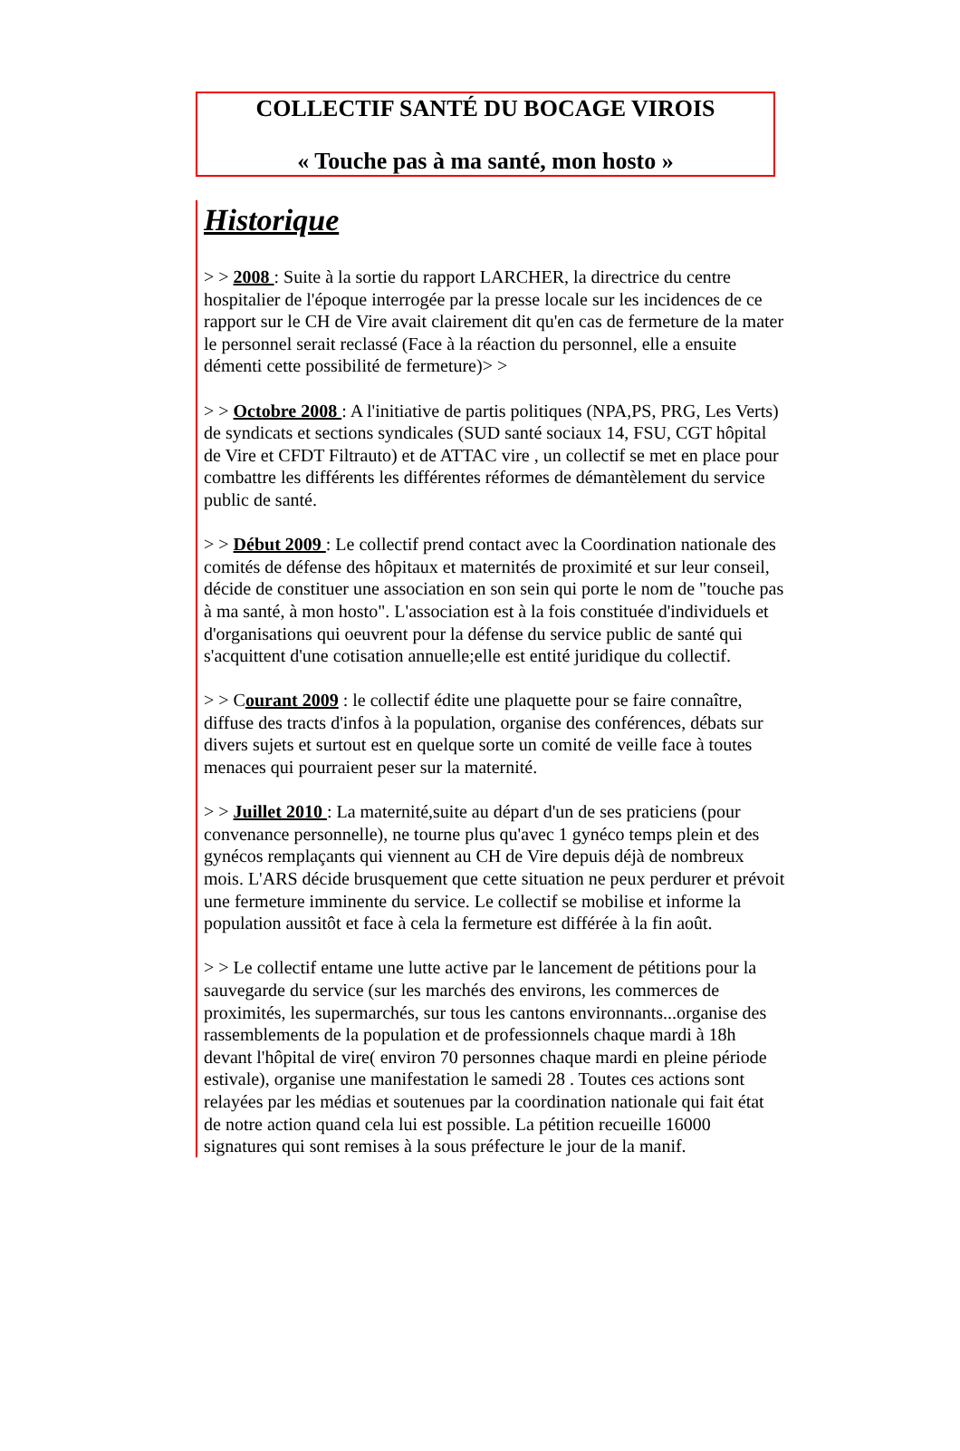COLLECTIF SANTÉ DU BOCAGE VIROIS
« Touche pas à ma santé, mon hosto »
Historique
> > 2008 : Suite à la sortie du rapport LARCHER, la directrice du centre hospitalier de l'époque interrogée par la presse locale sur les incidences de ce rapport sur le CH de Vire avait clairement dit qu'en cas de fermeture de la mater le personnel serait reclassé (Face à la réaction du personnel, elle a ensuite démenti cette possibilité de fermeture)> >
> > Octobre 2008 : A l'initiative de partis politiques (NPA,PS, PRG, Les Verts) de syndicats et sections syndicales (SUD santé sociaux 14, FSU, CGT hôpital de Vire et CFDT Filtrauto) et de ATTAC vire , un collectif se met en place pour combattre les différents les différentes réformes de démantèlement du service public de santé.
> > Début 2009 : Le collectif prend contact avec la Coordination nationale des comités de défense des hôpitaux et maternités de proximité et sur leur conseil, décide de constituer une association en son sein qui porte le nom de "touche pas à ma santé, à mon hosto". L'association est à la fois constituée d'individuels et d'organisations qui oeuvrent pour la défense du service public de santé qui s'acquittent d'une cotisation annuelle;elle est entité juridique du collectif.
> > Courant 2009 : le collectif édite une plaquette pour se faire connaître, diffuse des tracts d'infos à la population, organise des conférences, débats sur divers sujets et surtout est en quelque sorte un comité de veille face à toutes menaces qui pourraient peser sur la maternité.
> > Juillet 2010 : La maternité,suite au départ d'un de ses praticiens (pour convenance personnelle), ne tourne plus qu'avec 1 gynéco temps plein et des gynécos remplaçants qui viennent au CH de Vire depuis déjà de nombreux mois. L'ARS décide brusquement que cette situation ne peux perdurer et prévoit une fermeture imminente du service. Le collectif se mobilise et informe la population aussitôt et face à cela la fermeture est différée à la fin août.
> > Le collectif entame une lutte active par le lancement de pétitions pour la sauvegarde du service (sur les marchés des environs, les commerces de proximités, les supermarchés, sur tous les cantons environnants...organise des rassemblements de la population et de professionnels chaque mardi à 18h devant l'hôpital de vire( environ 70 personnes chaque mardi en pleine période estivale), organise une manifestation le samedi 28 . Toutes ces actions sont relayées par les médias et soutenues par la coordination nationale qui fait état de notre action quand cela lui est possible. La pétition recueille 16000 signatures qui sont remises à la sous préfecture le jour de la manif.